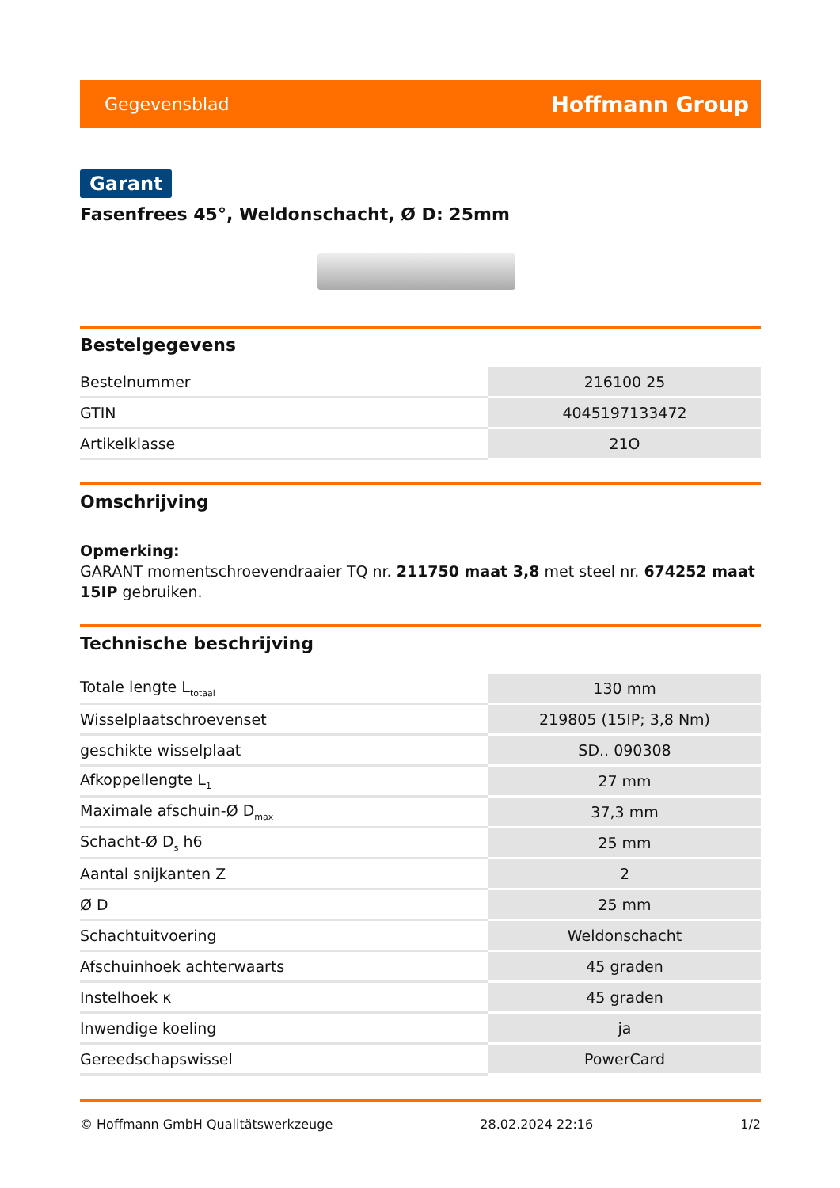Gegevensblad Hoffmann Group
Garant
Fasenfrees 45°, Weldonschacht, Ø D: 25mm
Bestelgegevens
| Bestelnummer | 216100 25 |
| GTIN | 4045197133472 |
| Artikelklasse | 21O |
Omschrijving
Opmerking:
GARANT momentschroevendraaier TQ nr. 211750 maat 3,8 met steel nr. 674252 maat 15IP gebruiken.
Technische beschrijving
| Totale lengte L<sub>totaal</sub> | 130 mm |
| Wisselplaatschroevenset | 219805 (15IP; 3,8 Nm) |
| geschikte wisselplaat | SD.. 090308 |
| Afkoppellengte L<sub>1</sub> | 27 mm |
| Maximale afschuin-Ø D<sub>max</sub> | 37,3 mm |
| Schacht-Ø D<sub>s</sub> h6 | 25 mm |
| Aantal snijkanten Z | 2 |
| Ø D | 25 mm |
| Schachtuitvoering | Weldonschacht |
| Afschuinhoek achterwaarts | 45 graden |
| Instelhoek κ | 45 graden |
| Inwendige koeling | ja |
| Gereedschapswissel | PowerCard |
© Hoffmann GmbH Qualitätswerkzeuge 28.02.2024 22:16 1/2